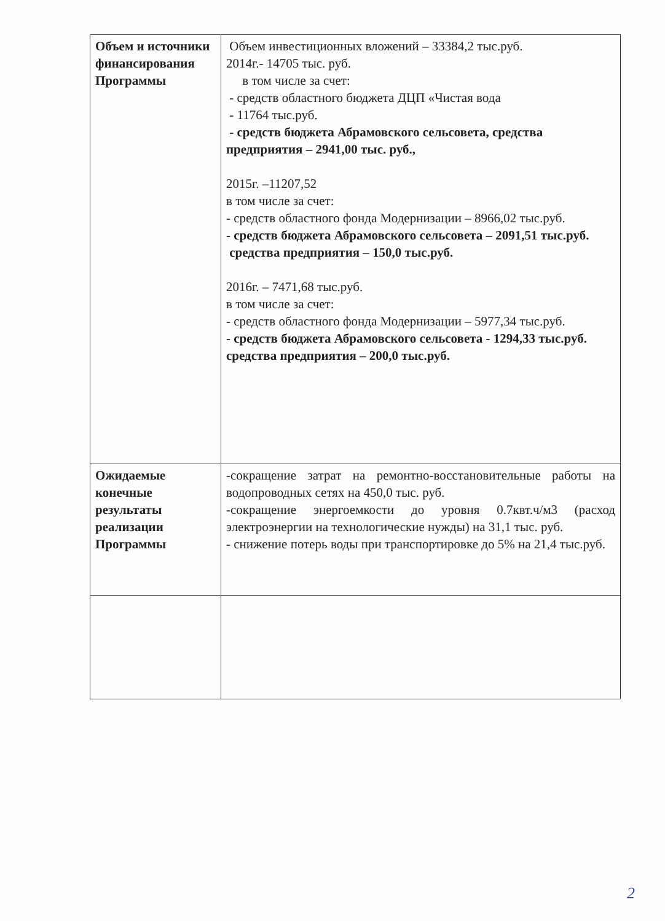| Объем и источники финансирования Программы | Объем инвестиционных вложений – 33384,2 тыс.руб. 2014г.- 14705 тыс. руб. в том числе за счет: - средств областного бюджета ДЦП «Чистая вода - 11764 тыс.руб. - средств бюджета Абрамовского сельсовета, средства предприятия – 2941,00 тыс. руб., 2015г. –11207,52 в том числе за счет: - средств областного фонда Модернизации – 8966,02 тыс.руб. - средств бюджета Абрамовского сельсовета – 2091,51 тыс.руб. средства предприятия – 150,0 тыс.руб. 2016г. – 7471,68 тыс.руб. в том числе за счет: - средств областного фонда Модернизации – 5977,34 тыс.руб. - средств бюджета Абрамовского сельсовета - 1294,33 тыс.руб. средства предприятия – 200,0 тыс.руб. |
| Ожидаемые конечные результаты реализации Программы | -сокращение затрат на ремонтно-восстановительные работы на водопроводных сетях на 450,0 тыс. руб. -сокращение энергоемкости до уровня 0.7квт.ч/м3 (расход электроэнергии на технологические нужды) на 31,1 тыс. руб. - снижение потерь воды при транспортировке до 5% на 21,4 тыс.руб. |
2